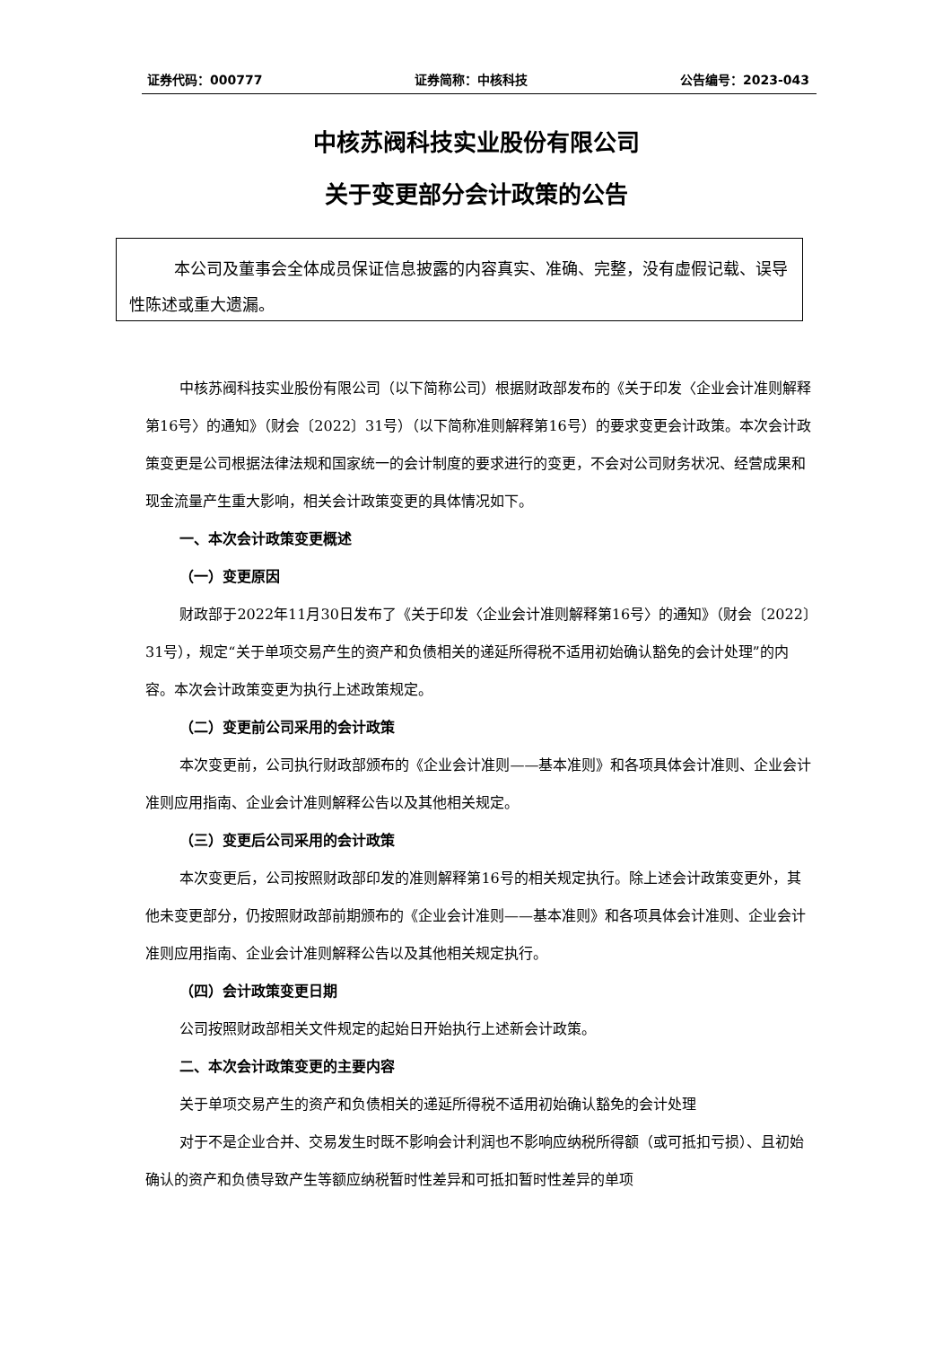证券代码：000777 证券简称：中核科技 公告编号：2023-043
中核苏阀科技实业股份有限公司
关于变更部分会计政策的公告
本公司及董事会全体成员保证信息披露的内容真实、准确、完整，没有虚假记载、误导性陈述或重大遗漏。
中核苏阀科技实业股份有限公司（以下简称公司）根据财政部发布的《关于印发〈企业会计准则解释第16号〉的通知》（财会〔2022〕31号）（以下简称准则解释第16号）的要求变更会计政策。本次会计政策变更是公司根据法律法规和国家统一的会计制度的要求进行的变更，不会对公司财务状况、经营成果和现金流量产生重大影响，相关会计政策变更的具体情况如下。
一、本次会计政策变更概述
（一）变更原因
财政部于2022年11月30日发布了《关于印发〈企业会计准则解释第16号〉的通知》（财会〔2022〕31号），规定“关于单项交易产生的资产和负债相关的递延所得税不适用初始确认豁免的会计处理”的内容。本次会计政策变更为执行上述政策规定。
（二）变更前公司采用的会计政策
本次变更前，公司执行财政部颁布的《企业会计准则——基本准则》和各项具体会计准则、企业会计准则应用指南、企业会计准则解释公告以及其他相关规定。
（三）变更后公司采用的会计政策
本次变更后，公司按照财政部印发的准则解释第16号的相关规定执行。除上述会计政策变更外，其他未变更部分，仍按照财政部前期颁布的《企业会计准则——基本准则》和各项具体会计准则、企业会计准则应用指南、企业会计准则解释公告以及其他相关规定执行。
（四）会计政策变更日期
公司按照财政部相关文件规定的起始日开始执行上述新会计政策。
二、本次会计政策变更的主要内容
关于单项交易产生的资产和负债相关的递延所得税不适用初始确认豁免的会计处理
对于不是企业合并、交易发生时既不影响会计利润也不影响应纳税所得额（或可抵扣亏损）、且初始确认的资产和负债导致产生等额应纳税暂时性差异和可抵扣暂时性差异的单项